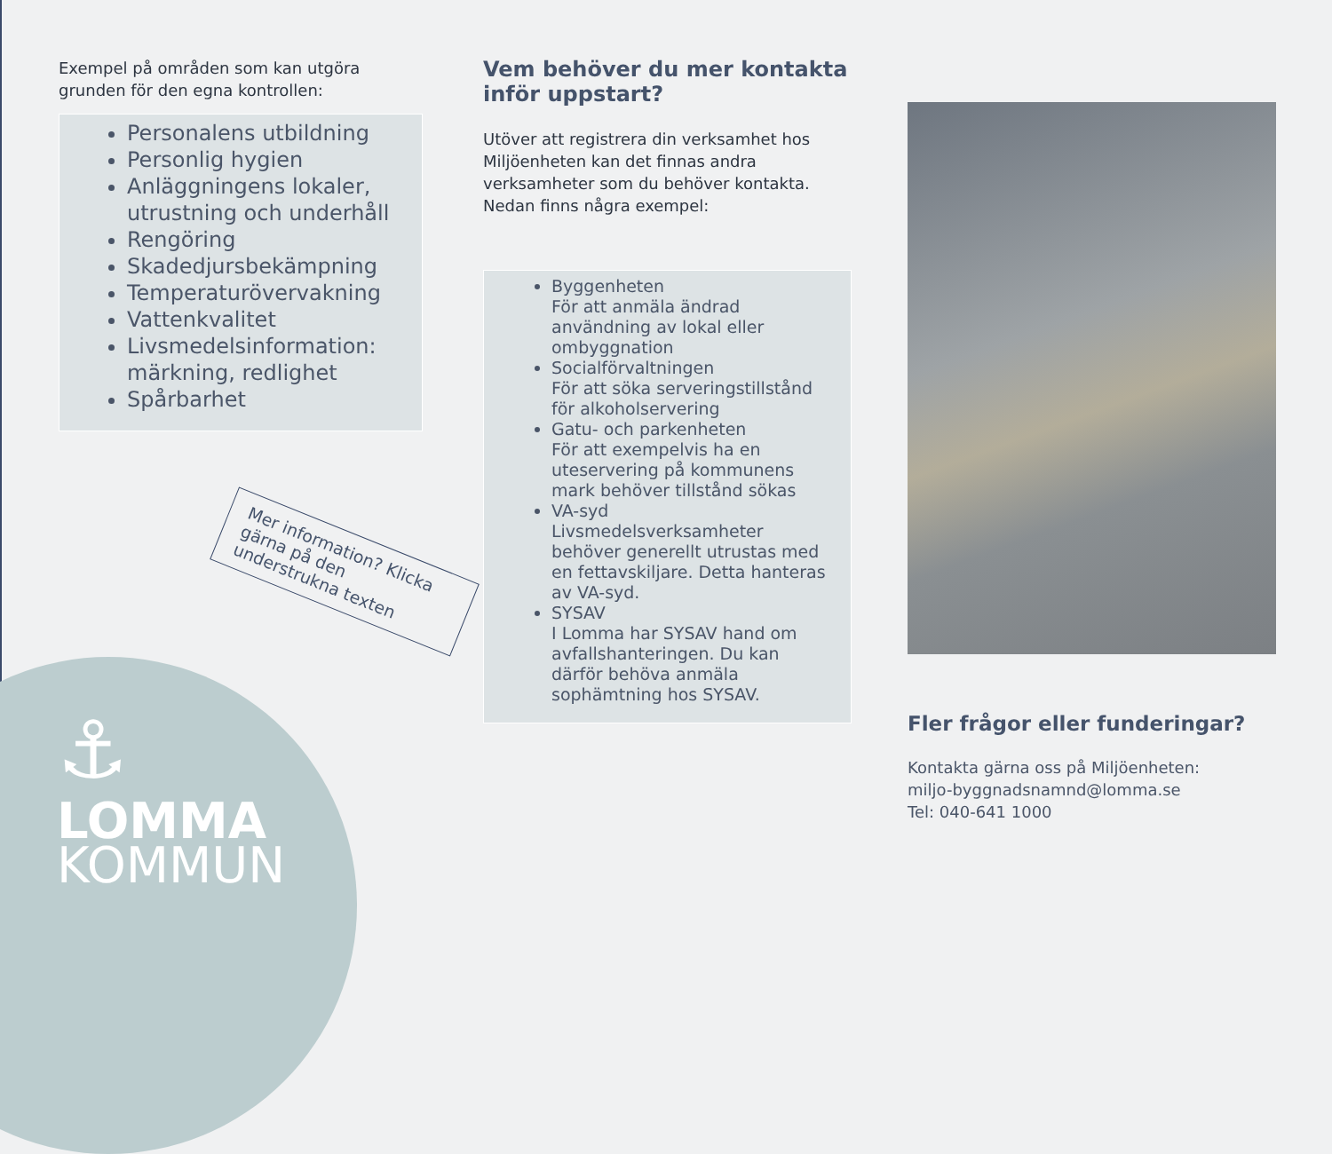Exempel på områden som kan utgöra grunden för den egna kontrollen:
Personalens utbildning
Personlig hygien
Anläggningens lokaler, utrustning och underhåll
Rengöring
Skadedjursbekämpning
Temperaturövervakning
Vattenkvalitet
Livsmedelsinformation: märkning, redlighet
Spårbarhet
Vem behöver du mer kontakta inför uppstart?
Utöver att registrera din verksamhet hos Miljöenheten kan det finnas andra verksamheter som du behöver kontakta. Nedan finns några exempel:
Byggenheten
För att anmäla ändrad användning av lokal eller ombyggnation
Socialförvaltningen
För att söka serveringstillstånd för alkoholservering
Gatu- och parkenheten
För att exempelvis ha en uteservering på kommunens mark behöver tillstånd sökas
VA-syd
Livsmedelsverksamheter behöver generellt utrustas med en fettavskiljare. Detta hanteras av VA-syd.
SYSAV
I Lomma har SYSAV hand om avfallshanteringen. Du kan därför behöva anmäla sophämtning hos SYSAV.
Fler frågor eller funderingar?
Kontakta gärna oss på Miljöenheten:
miljo-byggnadsnamnd@lomma.se
Tel: 040-641 1000
Mer information? Klicka gärna på den understrukna texten
⚓
LOMMA
KOMMUN